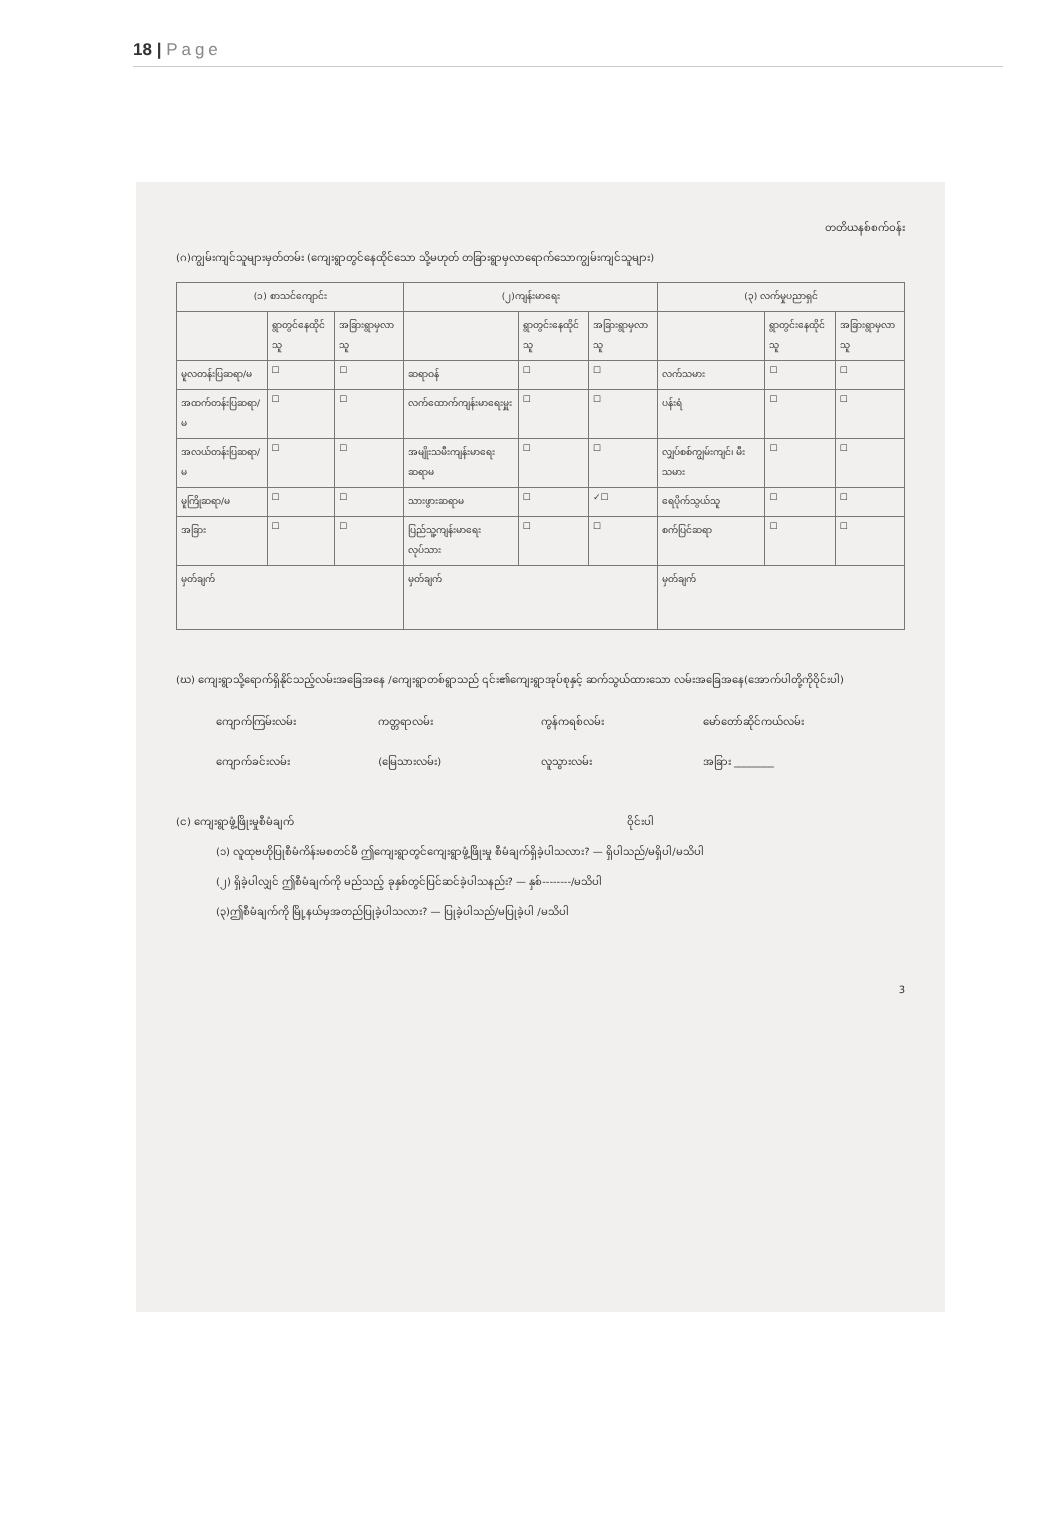18 | Page
တတိယနစ်စက်ဝန်း
(ဂ)ကျွမ်းကျင်သူများမှတ်တမ်း (ကျေးရွာတွင်နေထိုင်သော သို့မဟုတ် တခြားရွာမှလာရောက်သောကျွမ်းကျင်သူများ)
| (၁) စာသင်ကျောင်း | | | (၂)ကျန်းမာရေး | | | (၃) လက်မှုပညာရှင် | | |
| --- | --- | --- | --- | --- | --- | --- | --- | --- |
| | ရွာတွင်နေထိုင်သူ | အခြားရွာမှလာသူ | | ရွာတွင်းနေထိုင်သူ | အခြားရွာမှလာသူ | | ရွာတွင်းနေထိုင်သူ | အခြားရွာမှလာသူ |
| မူလတန်းပြဆရာ/မ | ☐ | ☐ | ဆရာဝန် | ☐ | ☐ | လက်သမား | ☐ | ☐ |
| အထက်တန်းပြဆရာ/မ | ☐ | ☐ | လက်ထောက်ကျန်းမာရေးမှူး | ☐ | ☐ | ပန်းရံ | ☐ | ☐ |
| အလယ်တန်းပြဆရာ/မ | ☐ | ☐ | အမျိုးသမီးကျန်းမာရေးဆရာမ | ☐ | ☐ | လျှပ်စစ်ကျွမ်းကျင်၊ မီးသမား | ☐ | ☐ |
| မူကြိုဆရာ/မ | ☐ | ☐ | သားဖွားဆရာမ | ☐ | ✓☐ | ရေပိုက်သွယ်သူ | ☐ | ☐ |
| အခြား | ☐ | ☐ | ပြည်သူ့ကျန်းမာရေးလုပ်သား | ☐ | ☐ | စက်ပြင်ဆရာ | ☐ | ☐ |
| မှတ်ချက် | | | မှတ်ချက် | | | မှတ်ချက် | | |
(ဃ) ကျေးရွာသို့ရောက်ရှိနိုင်သည့်လမ်းအခြေအနေ /ကျေးရွာတစ်ရွာသည် ၎င်း၏ကျေးရွာအုပ်စုနှင့် ဆက်သွယ်ထားသော လမ်းအခြေအနေ(အောက်ပါတို့ကိုဝိုင်းပါ)
ကျောက်ကြမ်းလမ်း
ကတ္တရာလမ်း
ကွန်ကရစ်လမ်း
မော်တော်ဆိုင်ကယ်လမ်း
ကျောက်ခင်းလမ်း
(မြေသားလမ်း)
လူသွားလမ်း
အခြား ________
(င) ကျေးရွာဖွံ့ဖြိုးမှုစီမံချက် ဝိုင်းပါ
(၁) လူထုဗဟိုပြုစီမံကိန်းမစတင်မီ ဤကျေးရွာတွင်ကျေးရွာဖွံ့ဖြိုးမှု စီမံချက်ရှိခဲ့ပါသလား? — ရှိပါသည်/မရှိပါ/မသိပါ
(၂) ရှိခဲ့ပါလျှင် ဤစီမံချက်ကို မည်သည့် ခုနှစ်တွင်ပြင်ဆင်ခဲ့ပါသနည်း? — နှစ်--------/မသိပါ
(၃)ဤစီမံချက်ကို မြို့နယ်မှအတည်ပြုခဲ့ပါသလား? — ပြုခဲ့ပါသည်/မပြုခဲ့ပါ /မသိပါ
3